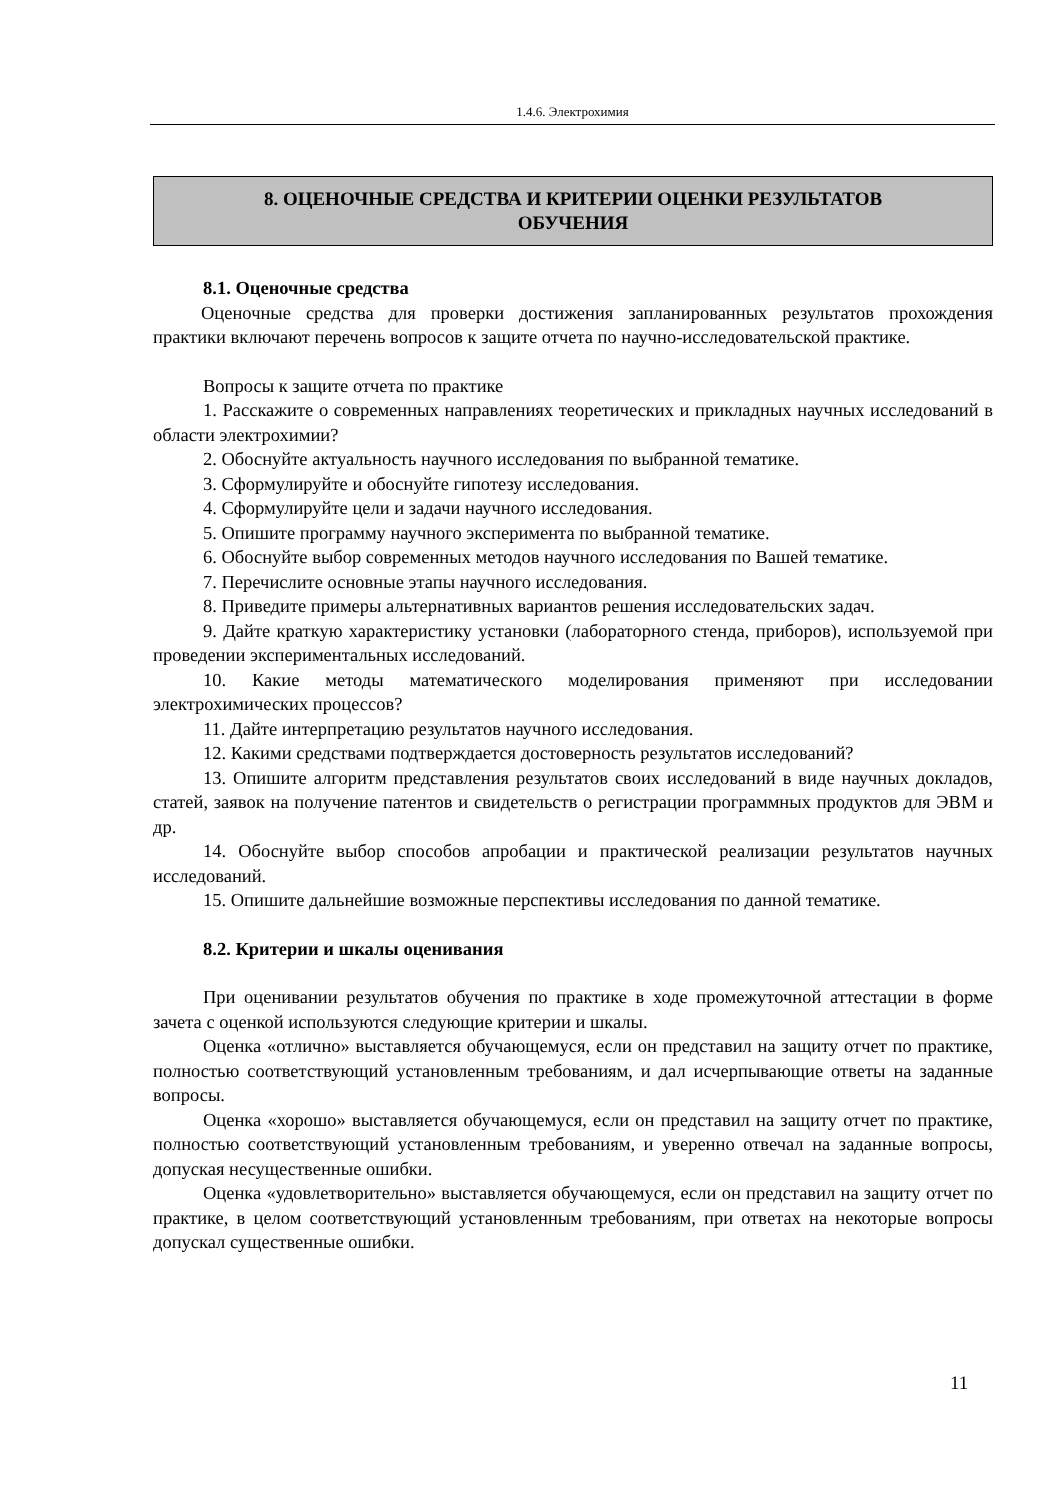1.4.6. Электрохимия
8. ОЦЕНОЧНЫЕ СРЕДСТВА И КРИТЕРИИ ОЦЕНКИ РЕЗУЛЬТАТОВ
ОБУЧЕНИЯ
8.1. Оценочные средства
Оценочные средства для проверки достижения запланированных результатов прохождения практики включают перечень вопросов к защите отчета по научно-исследовательской практике.
Вопросы к защите отчета по практике
1. Расскажите о современных направлениях теоретических и прикладных научных исследований в области электрохимии?
2. Обоснуйте актуальность научного исследования по выбранной тематике.
3. Сформулируйте и обоснуйте гипотезу исследования.
4. Сформулируйте цели и задачи научного исследования.
5. Опишите программу научного эксперимента по выбранной тематике.
6. Обоснуйте выбор современных методов научного исследования по Вашей тематике.
7. Перечислите основные этапы научного исследования.
8. Приведите примеры альтернативных вариантов решения исследовательских задач.
9. Дайте краткую характеристику установки (лабораторного стенда, приборов), используемой при проведении экспериментальных исследований.
10. Какие методы математического моделирования применяют при исследовании электрохимических процессов?
11. Дайте интерпретацию результатов научного исследования.
12. Какими средствами подтверждается достоверность результатов исследований?
13. Опишите алгоритм представления результатов своих исследований в виде научных докладов, статей, заявок на получение патентов и свидетельств о регистрации программных продуктов для ЭВМ и др.
14. Обоснуйте выбор способов апробации и практической реализации результатов научных исследований.
15. Опишите дальнейшие возможные перспективы исследования по данной тематике.
8.2. Критерии и шкалы оценивания
При оценивании результатов обучения по практике в ходе промежуточной аттестации в форме зачета с оценкой используются следующие критерии и шкалы.
Оценка «отлично» выставляется обучающемуся, если он представил на защиту отчет по практике, полностью соответствующий установленным требованиям, и дал исчерпывающие ответы на заданные вопросы.
Оценка «хорошо» выставляется обучающемуся, если он представил на защиту отчет по практике, полностью соответствующий установленным требованиям, и уверенно отвечал на заданные вопросы, допуская несущественные ошибки.
Оценка «удовлетворительно» выставляется обучающемуся, если он представил на защиту отчет по практике, в целом соответствующий установленным требованиям, при ответах на некоторые вопросы допускал существенные ошибки.
11